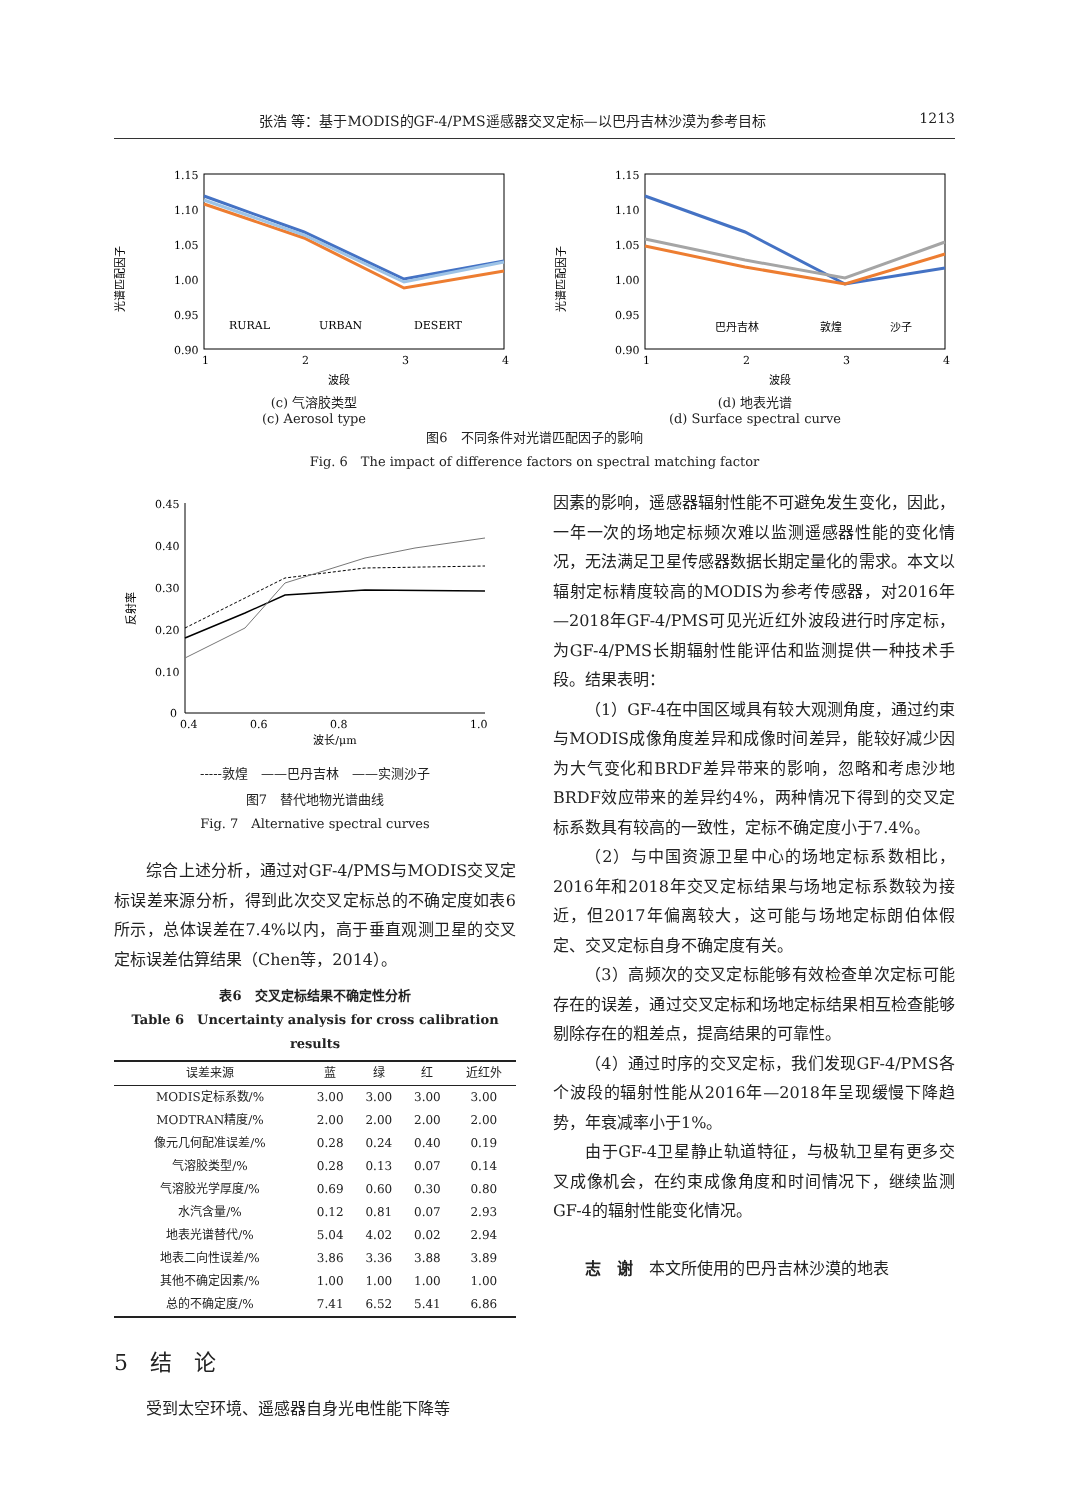张浩 等：基于MODIS的GF-4/PMS遥感器交叉定标—以巴丹吉林沙漠为参考目标 1213
光谱匹配因子
1.15
1.10
1.05
1.00
0.95
0.90
RURAL
URBAN
DESERT
1
2
3
4
波段
(c) 气溶胶类型
(c) Aerosol type
光谱匹配因子
1.15
1.10
1.05
1.00
0.95
0.90
巴丹吉林
敦煌
沙子
1
2
3
4
波段
(d) 地表光谱
(d) Surface spectral curve
图6　不同条件对光谱匹配因子的影响
Fig. 6　The impact of difference factors on spectral matching factor
反射率
0.45
0.40
0.30
0.20
0.10
0
0.4
0.6
0.8
1.0
波长/μm
-----敦煌　——巴丹吉林　——实测沙子
图7　替代地物光谱曲线
Fig. 7　Alternative spectral curves
综合上述分析，通过对GF-4/PMS与MODIS交叉定标误差来源分析，得到此次交叉定标总的不确定度如表6所示，总体误差在7.4%以内，高于垂直观测卫星的交叉定标误差估算结果（Chen等，2014）。
表6　交叉定标结果不确定性分析
Table 6　Uncertainty analysis for cross calibration results
| 误差来源 | 蓝 | 绿 | 红 | 近红外 |
| --- | --- | --- | --- | --- |
| MODIS定标系数/% | 3.00 | 3.00 | 3.00 | 3.00 |
| MODTRAN精度/% | 2.00 | 2.00 | 2.00 | 2.00 |
| 像元几何配准误差/% | 0.28 | 0.24 | 0.40 | 0.19 |
| 气溶胶类型/% | 0.28 | 0.13 | 0.07 | 0.14 |
| 气溶胶光学厚度/% | 0.69 | 0.60 | 0.30 | 0.80 |
| 水汽含量/% | 0.12 | 0.81 | 0.07 | 2.93 |
| 地表光谱替代/% | 5.04 | 4.02 | 0.02 | 2.94 |
| 地表二向性误差/% | 3.86 | 3.36 | 3.88 | 3.89 |
| 其他不确定因素/% | 1.00 | 1.00 | 1.00 | 1.00 |
| 总的不确定度/% | 7.41 | 6.52 | 5.41 | 6.86 |
5　结　论
受到太空环境、遥感器自身光电性能下降等
因素的影响，遥感器辐射性能不可避免发生变化，因此，一年一次的场地定标频次难以监测遥感器性能的变化情况，无法满足卫星传感器数据长期定量化的需求。本文以辐射定标精度较高的MODIS为参考传感器，对2016年—2018年GF-4/PMS可见光近红外波段进行时序定标，为GF-4/PMS长期辐射性能评估和监测提供一种技术手段。结果表明：
（1）GF-4在中国区域具有较大观测角度，通过约束与MODIS成像角度差异和成像时间差异，能较好减少因为大气变化和BRDF差异带来的影响，忽略和考虑沙地BRDF效应带来的差异约4%，两种情况下得到的交叉定标系数具有较高的一致性，定标不确定度小于7.4%。
（2）与中国资源卫星中心的场地定标系数相比，2016年和2018年交叉定标结果与场地定标系数较为接近，但2017年偏离较大，这可能与场地定标朗伯体假定、交叉定标自身不确定度有关。
（3）高频次的交叉定标能够有效检查单次定标可能存在的误差，通过交叉定标和场地定标结果相互检查能够剔除存在的粗差点，提高结果的可靠性。
（4）通过时序的交叉定标，我们发现GF-4/PMS各个波段的辐射性能从2016年—2018年呈现缓慢下降趋势，年衰减率小于1%。
由于GF-4卫星静止轨道特征，与极轨卫星有更多交叉成像机会，在约束成像角度和时间情况下，继续监测GF-4的辐射性能变化情况。
志　谢　本文所使用的巴丹吉林沙漠的地表